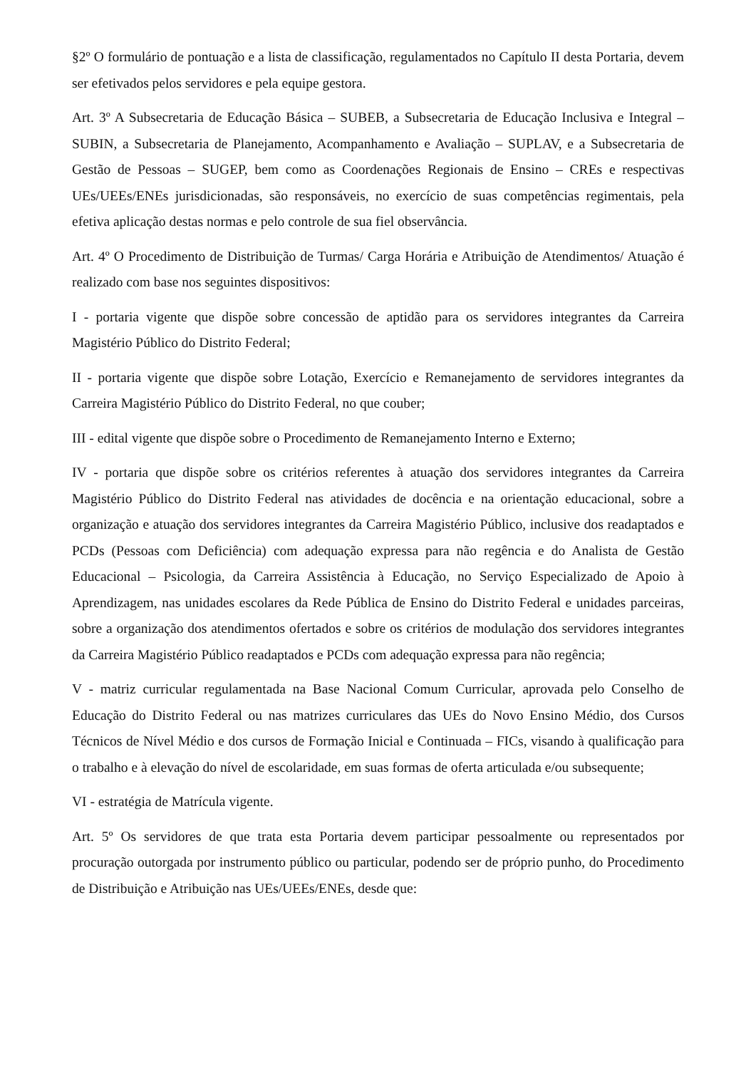§2º O formulário de pontuação e a lista de classificação, regulamentados no Capítulo II desta Portaria, devem ser efetivados pelos servidores e pela equipe gestora.
Art. 3º A Subsecretaria de Educação Básica – SUBEB, a Subsecretaria de Educação Inclusiva e Integral – SUBIN, a Subsecretaria de Planejamento, Acompanhamento e Avaliação – SUPLAV, e a Subsecretaria de Gestão de Pessoas – SUGEP, bem como as Coordenações Regionais de Ensino – CREs e respectivas UEs/UEEs/ENEs jurisdicionadas, são responsáveis, no exercício de suas competências regimentais, pela efetiva aplicação destas normas e pelo controle de sua fiel observância.
Art. 4º O Procedimento de Distribuição de Turmas/ Carga Horária e Atribuição de Atendimentos/ Atuação é realizado com base nos seguintes dispositivos:
I - portaria vigente que dispõe sobre concessão de aptidão para os servidores integrantes da Carreira Magistério Público do Distrito Federal;
II - portaria vigente que dispõe sobre Lotação, Exercício e Remanejamento de servidores integrantes da Carreira Magistério Público do Distrito Federal, no que couber;
III - edital vigente que dispõe sobre o Procedimento de Remanejamento Interno e Externo;
IV - portaria que dispõe sobre os critérios referentes à atuação dos servidores integrantes da Carreira Magistério Público do Distrito Federal nas atividades de docência e na orientação educacional, sobre a organização e atuação dos servidores integrantes da Carreira Magistério Público, inclusive dos readaptados e PCDs (Pessoas com Deficiência) com adequação expressa para não regência e do Analista de Gestão Educacional – Psicologia, da Carreira Assistência à Educação, no Serviço Especializado de Apoio à Aprendizagem, nas unidades escolares da Rede Pública de Ensino do Distrito Federal e unidades parceiras, sobre a organização dos atendimentos ofertados e sobre os critérios de modulação dos servidores integrantes da Carreira Magistério Público readaptados e PCDs com adequação expressa para não regência;
V - matriz curricular regulamentada na Base Nacional Comum Curricular, aprovada pelo Conselho de Educação do Distrito Federal ou nas matrizes curriculares das UEs do Novo Ensino Médio, dos Cursos Técnicos de Nível Médio e dos cursos de Formação Inicial e Continuada – FICs, visando à qualificação para o trabalho e à elevação do nível de escolaridade, em suas formas de oferta articulada e/ou subsequente;
VI - estratégia de Matrícula vigente.
Art. 5º Os servidores de que trata esta Portaria devem participar pessoalmente ou representados por procuração outorgada por instrumento público ou particular, podendo ser de próprio punho, do Procedimento de Distribuição e Atribuição nas UEs/UEEs/ENEs, desde que: